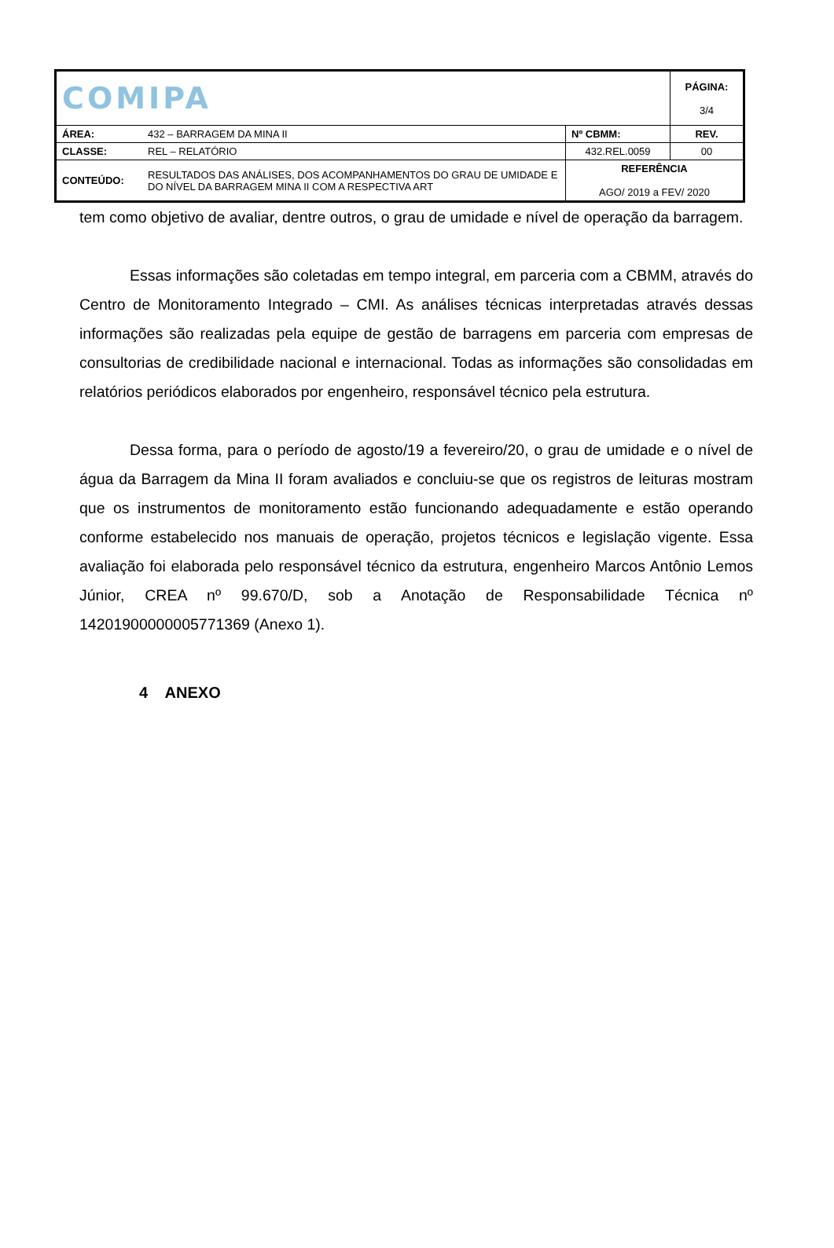| COMIPA | | | PÁGINA: 3/4 |
| ÁREA: | 432 – BARRAGEM DA MINA II | Nº CBMM: | REV. |
| CLASSE: | REL – RELATÓRIO | 432.REL.0059 | 00 |
| CONTEÚDO: | RESULTADOS DAS ANÁLISES, DOS ACOMPANHAMENTOS DO GRAU DE UMIDADE E DO NÍVEL DA BARRAGEM MINA II COM A RESPECTIVA ART | REFERÊNCIA AGO/ 2019 a FEV/ 2020 | |
tem como objetivo de avaliar, dentre outros, o grau de umidade e nível de operação da barragem.
Essas informações são coletadas em tempo integral, em parceria com a CBMM, através do Centro de Monitoramento Integrado – CMI. As análises técnicas interpretadas através dessas informações são realizadas pela equipe de gestão de barragens em parceria com empresas de consultorias de credibilidade nacional e internacional. Todas as informações são consolidadas em relatórios periódicos elaborados por engenheiro, responsável técnico pela estrutura.
Dessa forma, para o período de agosto/19 a fevereiro/20, o grau de umidade e o nível de água da Barragem da Mina II foram avaliados e concluiu-se que os registros de leituras mostram que os instrumentos de monitoramento estão funcionando adequadamente e estão operando conforme estabelecido nos manuais de operação, projetos técnicos e legislação vigente. Essa avaliação foi elaborada pelo responsável técnico da estrutura, engenheiro Marcos Antônio Lemos Júnior, CREA nº 99.670/D, sob a Anotação de Responsabilidade Técnica nº 14201900000005771369 (Anexo 1).
4 ANEXO